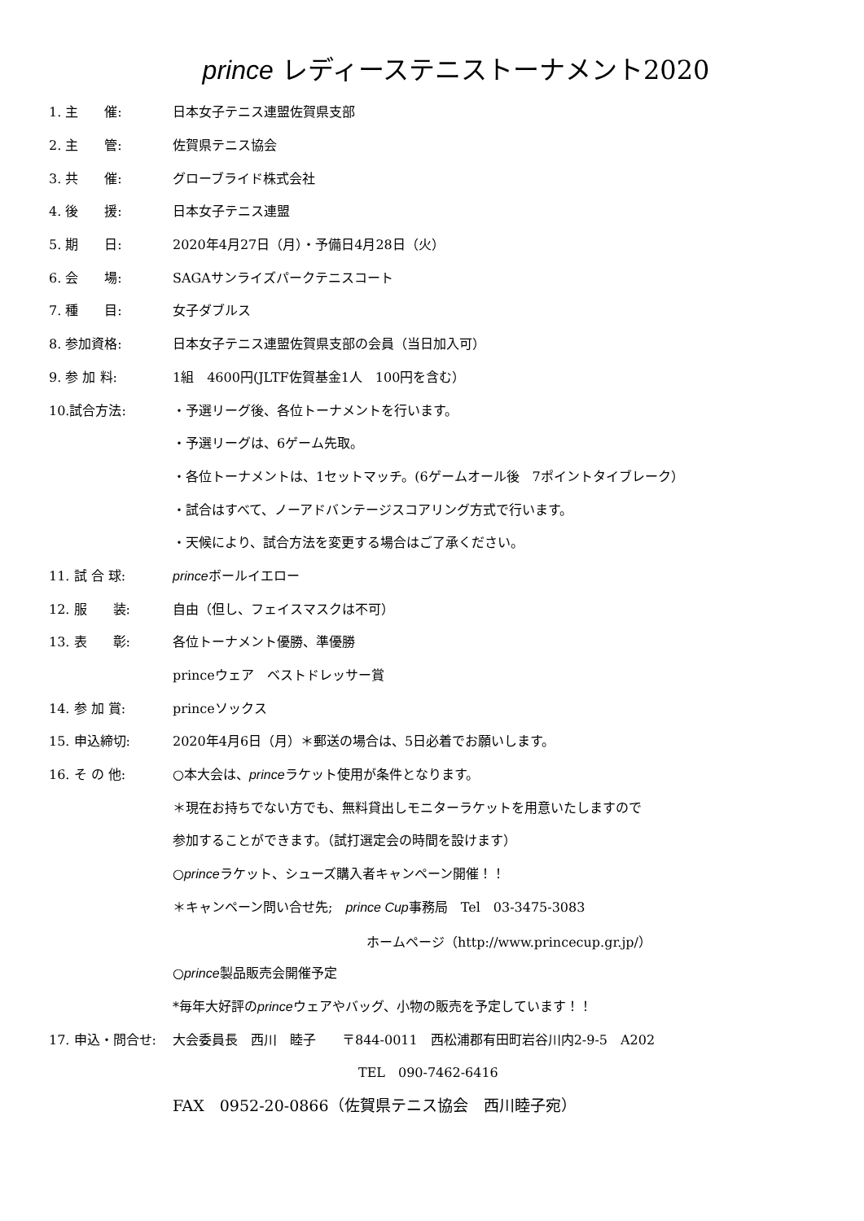prince レディーステニストーナメント2020
1. 主　　催: 日本女子テニス連盟佐賀県支部
2. 主　　管: 佐賀県テニス協会
3. 共　　催: グローブライド株式会社
4. 後　　援: 日本女子テニス連盟
5. 期　　日:
2020年4月27日（月）・予備日4月28日（火）
6. 会　　場: SAGAサンライズパークテニスコート
7. 種　　目: 女子ダブルス
8. 参加資格:
日本女子テニス連盟佐賀県支部の会員（当日加入可）
9. 参 加 料:
1組　4600円(JLTF佐賀基金1人　100円を含む）
10.試合方法:
・予選リーグ後、各位トーナメントを行います。
・予選リーグは、6ゲーム先取。
・各位トーナメントは、1セットマッチ。(6ゲームオール後　7ポイントタイブレーク）
・試合はすべて、ノーアドバンテージスコアリング方式で行います。
・天候により、試合方法を変更する場合はご了承ください。
11. 試 合 球: princeボールイエロー
12. 服　　装: 自由（但し、フェイスマスクは不可）
13. 表　　彰: 各位トーナメント優勝、準優勝
princeウェア　ベストドレッサー賞
14. 参 加 賞: princeソックス
15. 申込締切:
2020年4月6日（月）＊郵送の場合は、5日必着でお願いします。
16. そ の 他:
○本大会は、princeラケット使用が条件となります。
＊現在お持ちでない方でも、無料貸出しモニターラケットを用意いたしますので
参加することができます。（試打選定会の時間を設けます）
○princeラケット、シューズ購入者キャンペーン開催！！
＊キャンペーン問い合せ先;　prince Cup事務局　Tel　03-3475-3083
ホームページ（http://www.princecup.gr.jp/）
○prince製品販売会開催予定
*毎年大好評のprinceウェアやバッグ、小物の販売を予定しています！！
17. 申込・問合せ:
大会委員長　西川　睦子　　〒844-0011　西松浦郡有田町岩谷川内2-9-5　A202
TEL　090-7462-6416
FAX　0952-20-0866（佐賀県テニス協会　西川睦子宛）